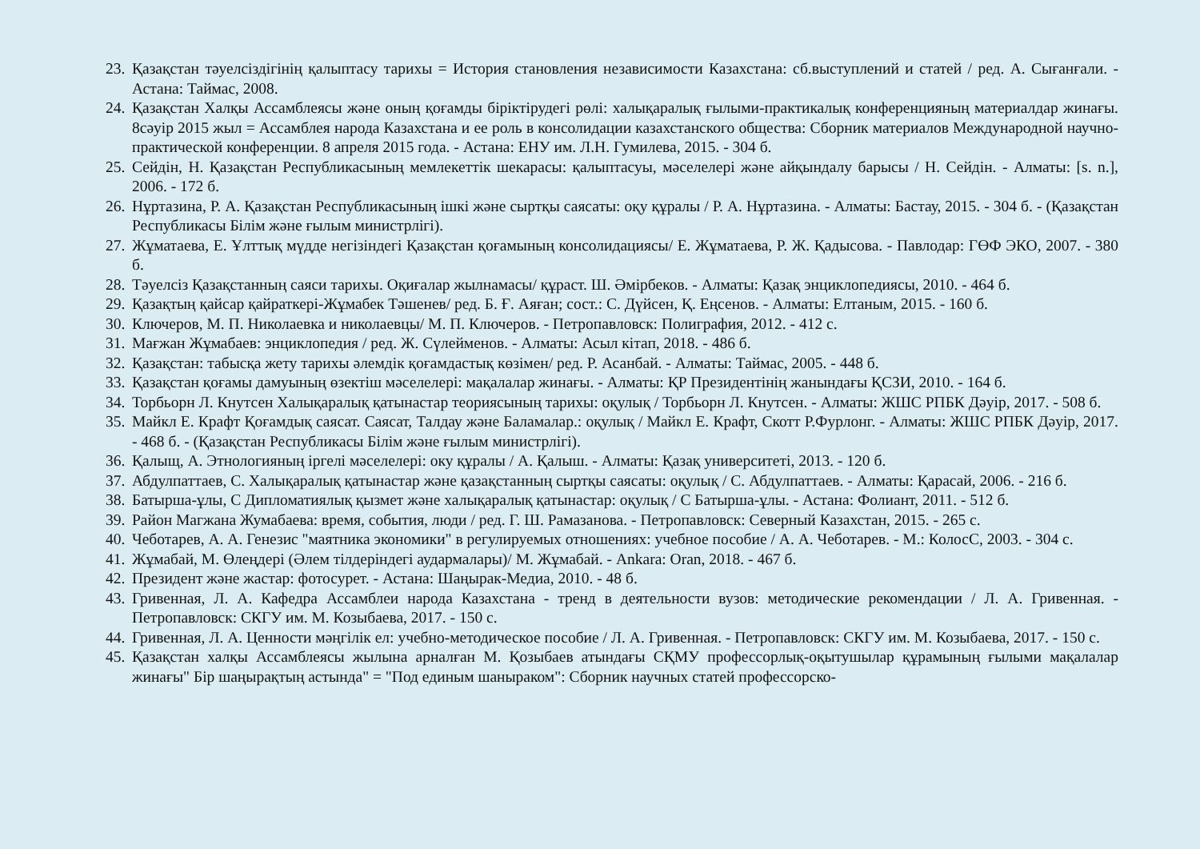23. Қазақстан тәуелсіздігінің қалыптасу тарихы = История становления независимости Казахстана: сб.выступлений и статей / ред. А. Сығанғали. - Астана: Таймас, 2008.
24. Қазақстан Халқы Ассамблеясы және оның қоғамды біріктірудегі рөлі: халықаралық ғылыми-практикалық конференцияның материалдар жинағы. 8сәуір 2015 жыл = Ассамблея народа Казахстана и ее роль в консолидации казахстанского общества: Сборник материалов Международной научно-практической конференции. 8 апреля 2015 года. - Астана: ЕНУ им. Л.Н. Гумилева, 2015. - 304 б.
25. Сейдін, Н. Қазақстан Республикасының мемлекеттік шекарасы: қалыптасуы, мәселелері және айқындалу барысы / Н. Сейдін. - Алматы: [s. n.], 2006. - 172 б.
26. Нұртазина, Р. А. Қазақстан Республикасының ішкі және сыртқы саясаты: оқу құралы / Р. А. Нұртазина. - Алматы: Бастау, 2015. - 304 б. - (Қазақстан Республикасы Білім және ғылым министрлігі).
27. Жұматаева, Е. Ұлттық мүдде негізіндегі Қазақстан қоғамының консолидациясы/ Е. Жұматаева, Р. Ж. Қадысова. - Павлодар: ГӨФ ЭКО, 2007. - 380 б.
28. Тәуелсіз Қазақстанның саяси тарихы. Оқиғалар жылнамасы/ құраст. Ш. Әмірбеков. - Алматы: Қазақ энциклопедиясы, 2010. - 464 б.
29. Қазақтың қайсар қайраткері-Жұмабек Тәшенев/ ред. Б. Ғ. Аяған; сост.: С. Дүйсен, Қ. Еңсенов. - Алматы: Елтаным, 2015. - 160 б.
30. Ключеров, М. П. Николаевка и николаевцы/ М. П. Ключеров. - Петропавловск: Полиграфия, 2012. - 412 с.
31. Мағжан Жұмабаев: энциклопедия / ред. Ж. Сүлейменов. - Алматы: Асыл кітап, 2018. - 486 б.
32. Қазақстан: табысқа жету тарихы әлемдік қоғамдастық көзімен/ ред. Р. Асанбай. - Алматы: Таймас, 2005. - 448 б.
33. Қазақстан қоғамы дамуының өзектіш мәселелері: мақалалар жинағы. - Алматы: ҚР Президентінің жанындағы ҚСЗИ, 2010. - 164 б.
34. Торбьорн Л. Кнутсен Халықаралық қатынастар теориясының тарихы: оқулық / Торбьорн Л. Кнутсен. - Алматы: ЖШС РПБК Дәуір, 2017. - 508 б.
35. Майкл Е. Крафт Қоғамдық саясат. Саясат, Талдау және Баламалар.: оқулық / Майкл Е. Крафт, Скотт Р.Фурлонг. - Алматы: ЖШС РПБК Дәуір, 2017. - 468 б. - (Қазақстан Республикасы Білім және ғылым министрлігі).
36. Қалыщ, А. Этнологияның іргелі мәселелері: оку құралы / А. Қалыш. - Алматы: Қазақ университеті, 2013. - 120 б.
37. Абдулпаттаев, С. Халықаралық қатынастар және қазақстанның сыртқы саясаты: оқулық / С. Абдулпаттаев. - Алматы: Қарасай, 2006. - 216 б.
38. Батырша-ұлы, С Дипломатиялық қызмет және халықаралық қатынастар: оқулық / С Батырша-ұлы. - Астана: Фолиант, 2011. - 512 б.
39. Район Магжана Жумабаева: время, события, люди / ред. Г. Ш. Рамазанова. - Петропавловск: Северный Казахстан, 2015. - 265 с.
40. Чеботарев, А. А. Генезис "маятника экономики" в регулируемых отношениях: учебное пособие / А. А. Чеботарев. - М.: КолосС, 2003. - 304 с.
41. Жұмабай, М. Өлеңдері (Әлем тілдеріндегі аудармалары)/ М. Жұмабай. - Ankara: Oran, 2018. - 467 б.
42. Президент және жастар: фотосурет. - Астана: Шаңырак-Медиа, 2010. - 48 б.
43. Гривенная, Л. А. Кафедра Ассамблеи народа Казахстана - тренд в деятельности вузов: методические рекомендации / Л. А. Гривенная. - Петропавловск: СКГУ им. М. Козыбаева, 2017. - 150 с.
44. Гривенная, Л. А. Ценности мәңгілік ел: учебно-методическое пособие / Л. А. Гривенная. - Петропавловск: СКГУ им. М. Козыбаева, 2017. - 150 с.
45. Қазақстан халқы Ассамблеясы жылына арналған М. Қозыбаев атындағы СҚМУ профессорлық-оқытушылар құрамының ғылыми мақалалар жинағы" Бір шаңырақтың астында" = "Под единым шаныраком": Сборник научных статей профессорско-